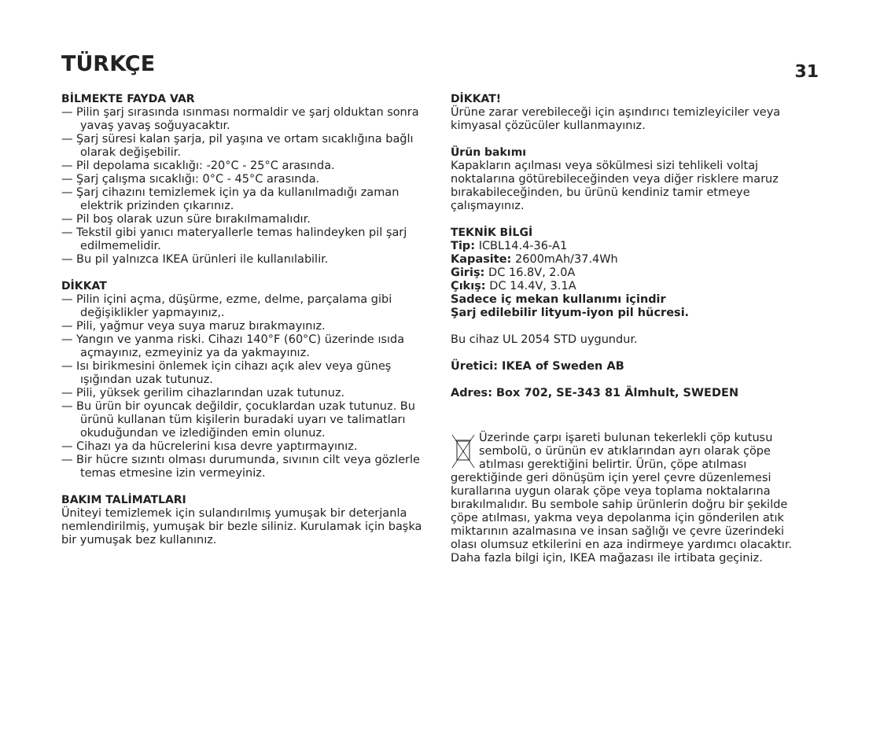TÜRKÇE
31
BİLMEKTE FAYDA VAR
— Pilin şarj sırasında ısınması normaldir ve şarj olduktan sonra yavaş yavaş soğuyacaktır.
— Şarj süresi kalan şarja, pil yaşına ve ortam sıcaklığına bağlı olarak değişebilir.
— Pil depolama sıcaklığı: -20°C - 25°C arasında.
— Şarj çalışma sıcaklığı: 0°C - 45°C arasında.
— Şarj cihazını temizlemek için ya da kullanılmadığı zaman elektrik prizinden çıkarınız.
— Pil boş olarak uzun süre bırakılmamalıdır.
— Tekstil gibi yanıcı materyallerle temas halindeyken pil şarj edilmemelidir.
— Bu pil yalnızca IKEA ürünleri ile kullanılabilir.
DİKKAT
— Pilin içini açma, düşürme, ezme, delme, parçalama gibi değişiklikler yapmayınız,.
— Pili, yağmur veya suya maruz bırakmayınız.
— Yangın ve yanma riski. Cihazı 140°F (60°C) üzerinde ısıda açmayınız, ezmeyiniz ya da yakmayınız.
— Isı birikmesini önlemek için cihazı açık alev veya güneş ışığından uzak tutunuz.
— Pili, yüksek gerilim cihazlarından uzak tutunuz.
— Bu ürün bir oyuncak değildir, çocuklardan uzak tutunuz. Bu ürünü kullanan tüm kişilerin buradaki uyarı ve talimatları okuduğundan ve izlediğinden emin olunuz.
— Cihazı ya da hücrelerini kısa devre yaptırmayınız.
— Bir hücre sızıntı olması durumunda, sıvının cilt veya gözlerle temas etmesine izin vermeyiniz.
BAKIM TALİMATLARI
Üniteyi temizlemek için sulandırılmış yumuşak bir deterjanla nemlendirilmiş, yumuşak bir bezle siliniz. Kurulamak için başka bir yumuşak bez kullanınız.
DİKKAT!
Ürüne zarar verebileceği için aşındırıcı temizleyiciler veya kimyasal çözücüler kullanmayınız.
Ürün bakımı
Kapakların açılması veya sökülmesi sizi tehlikeli voltaj noktalarına götürebileceğinden veya diğer risklere maruz bırakabileceğinden, bu ürünü kendiniz tamir etmeye çalışmayınız.
TEKNİK BİLGİ
Tip: ICBL14.4-36-A1
Kapasite: 2600mAh/37.4Wh
Giriş: DC 16.8V, 2.0A
Çıkış: DC 14.4V, 3.1A
Sadece iç mekan kullanımı içindir
Şarj edilebilir lityum-iyon pil hücresi.
Bu cihaz UL 2054 STD uygundur.
Üretici: IKEA of Sweden AB
Adres: Box 702, SE-343 81 Älmhult, SWEDEN
Üzerinde çarpı işareti bulunan tekerlekli çöp kutusu sembolü, o ürünün ev atıklarından ayrı olarak çöpe atılması gerektiğini belirtir. Ürün, çöpe atılması gerektiğinde geri dönüşüm için yerel çevre düzenlemesi kurallarına uygun olarak çöpe veya toplama noktalarına bırakılmalıdır. Bu sembole sahip ürünlerin doğru bir şekilde çöpe atılması, yakma veya depolanma için gönderilen atık miktarının azalmasına ve insan sağlığı ve çevre üzerindeki olası olumsuz etkilerini en aza indirmeye yardımcı olacaktır. Daha fazla bilgi için, IKEA mağazası ile irtibata geçiniz.